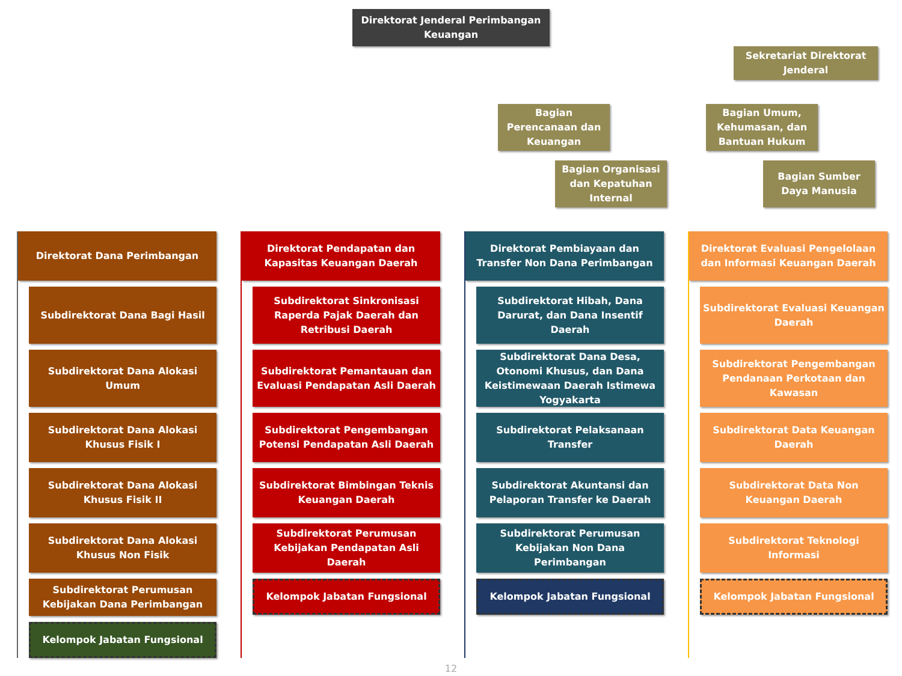Direktorat Jenderal Perimbangan Keuangan
Sekretariat Direktorat Jenderal
Bagian Perencanaan dan Keuangan
Bagian Umum, Kehumasan, dan Bantuan Hukum
Bagian Organisasi dan Kepatuhan Internal
Bagian Sumber Daya Manusia
Direktorat Dana Perimbangan
Subdirektorat Dana Bagi Hasil
Subdirektorat Dana Alokasi Umum
Subdirektorat Dana Alokasi Khusus Fisik I
Subdirektorat Dana Alokasi Khusus Fisik II
Subdirektorat Dana Alokasi Khusus Non Fisik
Subdirektorat Perumusan Kebijakan Dana Perimbangan
Kelompok Jabatan Fungsional
Direktorat Pendapatan dan Kapasitas Keuangan Daerah
Subdirektorat Sinkronisasi Raperda Pajak Daerah dan Retribusi Daerah
Subdirektorat Pemantauan dan Evaluasi Pendapatan Asli Daerah
Subdirektorat Pengembangan Potensi Pendapatan Asli Daerah
Subdirektorat Bimbingan Teknis Keuangan Daerah
Subdirektorat Perumusan Kebijakan Pendapatan Asli Daerah
Kelompok Jabatan Fungsional
Direktorat Pembiayaan dan Transfer Non Dana Perimbangan
Subdirektorat Hibah, Dana Darurat, dan Dana Insentif Daerah
Subdirektorat Dana Desa, Otonomi Khusus, dan Dana Keistimewaan Daerah Istimewa Yogyakarta
Subdirektorat Pelaksanaan Transfer
Subdirektorat Akuntansi dan Pelaporan Transfer ke Daerah
Subdirektorat Perumusan Kebijakan Non Dana Perimbangan
Kelompok Jabatan Fungsional
Direktorat Evaluasi Pengelolaan dan Informasi Keuangan Daerah
Subdirektorat Evaluasi Keuangan Daerah
Subdirektorat Pengembangan Pendanaan Perkotaan dan Kawasan
Subdirektorat Data Keuangan Daerah
Subdirektorat Data Non Keuangan Daerah
Subdirektorat Teknologi Informasi
Kelompok Jabatan Fungsional
12